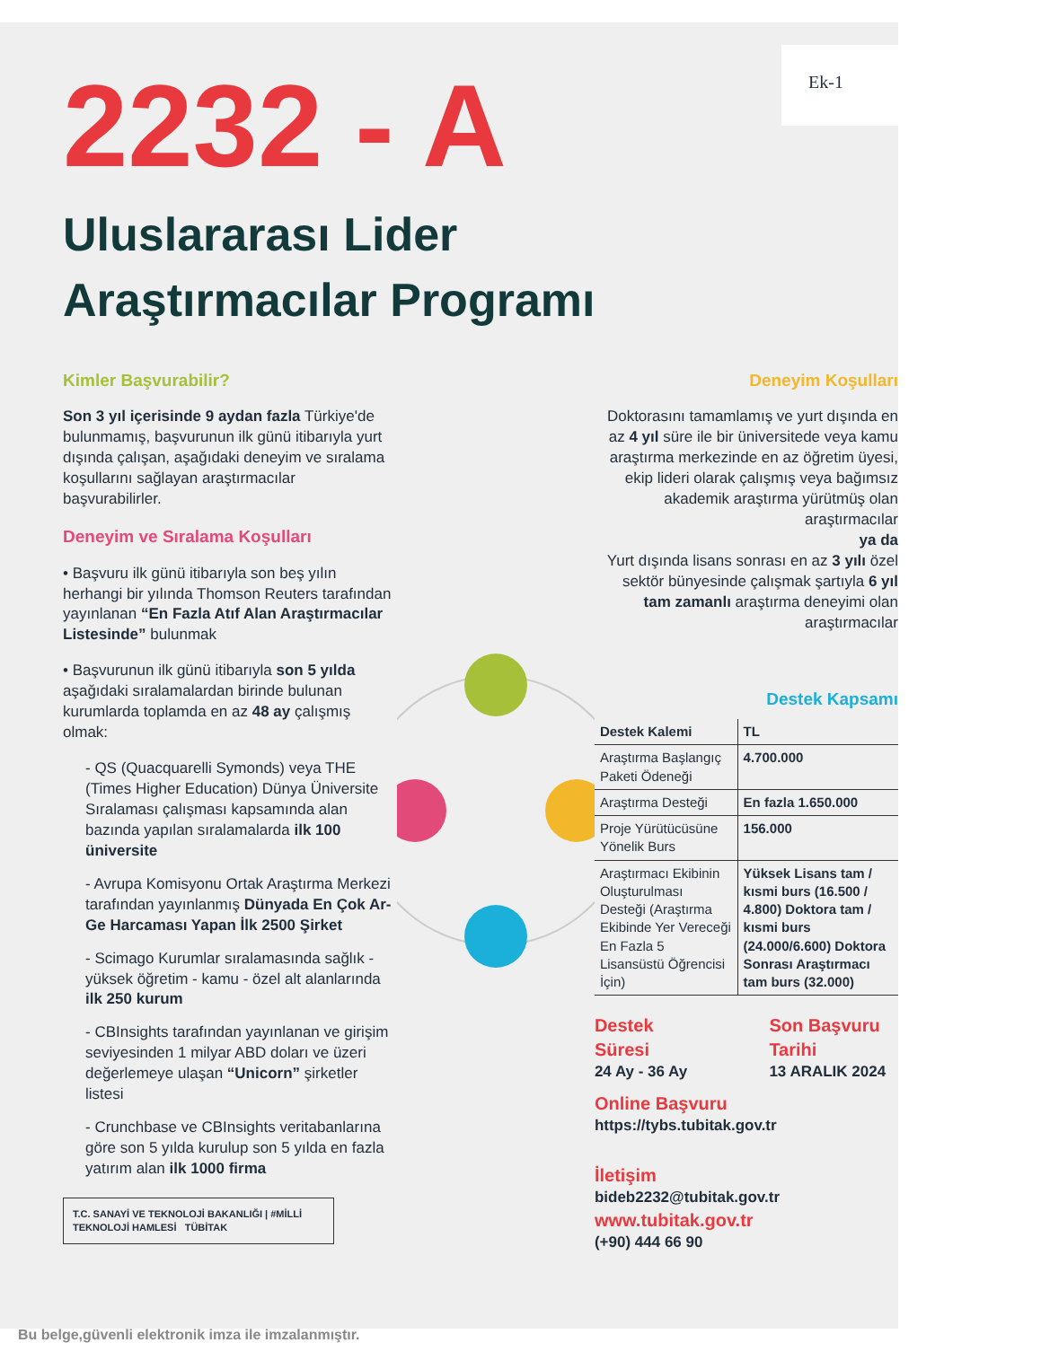Ek-1
2232 - A
Uluslararası Lider
Araştırmacılar Programı
Kimler Başvurabilir?
Son 3 yıl içerisinde 9 aydan fazla Türkiye'de bulunmamış, başvurunun ilk günü itibarıyla yurt dışında çalışan, aşağıdaki deneyim ve sıralama koşullarını sağlayan araştırmacılar başvurabilirler.
Deneyim ve Sıralama Koşulları
• Başvuru ilk günü itibarıyla son beş yılın herhangi bir yılında Thomson Reuters tarafından yayınlanan “En Fazla Atıf Alan Araştırmacılar Listesinde” bulunmak
• Başvurunun ilk günü itibarıyla son 5 yılda aşağıdaki sıralamalardan birinde bulunan kurumlarda toplamda en az 48 ay çalışmış olmak:
- QS (Quacquarelli Symonds) veya THE (Times Higher Education) Dünya Üniversite Sıralaması çalışması kapsamında alan bazında yapılan sıralamalarda ilk 100 üniversite
- Avrupa Komisyonu Ortak Araştırma Merkezi tarafından yayınlanmış Dünyada En Çok Ar-Ge Harcaması Yapan İlk 2500 Şirket
- Scimago Kurumlar sıralamasında sağlık - yüksek öğretim - kamu - özel alt alanlarında ilk 250 kurum
- CBInsights tarafından yayınlanan ve girişim seviyesinden 1 milyar ABD doları ve üzeri değerlemeye ulaşan “Unicorn” şirketler listesi
- Crunchbase ve CBInsights veritabanlarına göre son 5 yılda kurulup son 5 yılda en fazla yatırım alan ilk 1000 firma
T.C. SANAYİ VE TEKNOLOJİ BAKANLIĞI | #MİLLİ TEKNOLOJİ HAMLESİ TÜBİTAK
Deneyim Koşulları
Doktorasını tamamlamış ve yurt dışında en az 4 yıl süre ile bir üniversitede veya kamu araştırma merkezinde en az öğretim üyesi, ekip lideri olarak çalışmış veya bağımsız akademik araştırma yürütmüş olan araştırmacılar
ya da
Yurt dışında lisans sonrası en az 3 yılı özel sektör bünyesinde çalışmak şartıyla 6 yıl tam zamanlı araştırma deneyimi olan araştırmacılar
Destek Kapsamı
| Destek Kalemi | TL |
| --- | --- |
| Araştırma Başlangıç Paketi Ödeneği | 4.700.000 |
| Araştırma Desteği | En fazla 1.650.000 |
| Proje Yürütücüsüne Yönelik Burs | 156.000 |
| Araştırmacı Ekibinin Oluşturulması Desteği (Araştırma Ekibinde Yer Vereceği En Fazla 5 Lisansüstü Öğrencisi İçin) | Yüksek Lisans tam / kısmi burs (16.500 / 4.800) Doktora tam / kısmi burs (24.000/6.600) Doktora Sonrası Araştırmacı tam burs (32.000) |
Destek Süresi
24 Ay - 36 Ay
Son Başvuru Tarihi
13 ARALIK 2024
Online Başvuru
https://tybs.tubitak.gov.tr
İletişim
bideb2232@tubitak.gov.tr www.tubitak.gov.tr
(+90) 444 66 90
Bu belge,güvenli elektronik imza ile imzalanmıştır.